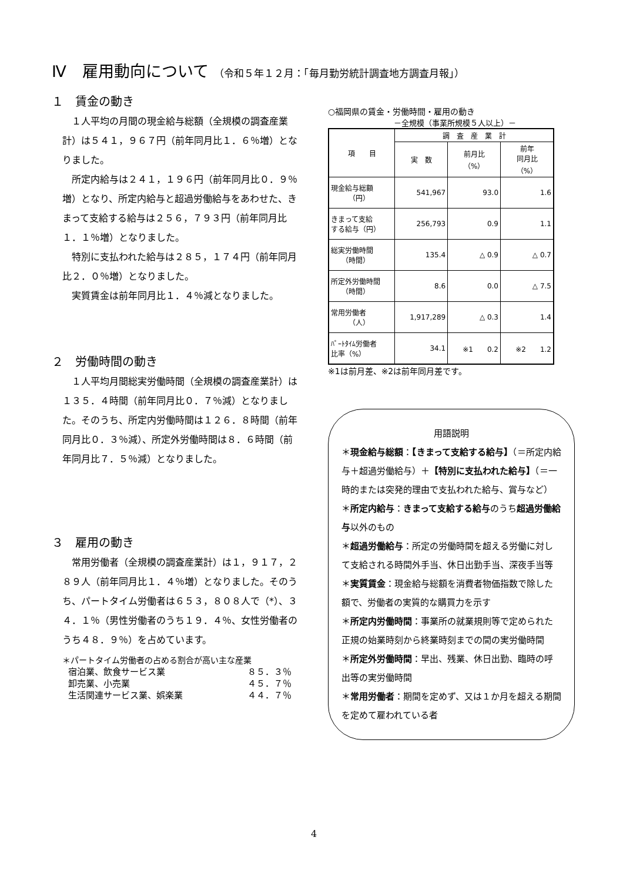Ⅳ　雇用動向について （令和５年１２月：「毎月勤労統計調査地方調査月報」）
１　賃金の動き
１人平均の月間の現金給与総額（全規模の調査産業計）は５４１，９６７円（前年同月比１．６％増）となりました。
所定内給与は２４１，１９６円（前年同月比０．９％増）となり、所定内給与と超過労働給与をあわせた、きまって支給する給与は２５６，７９３円（前年同月比１．１％増）となりました。
特別に支払われた給与は２８５，１７４円（前年同月比２．０％増）となりました。
実質賃金は前年同月比１．４％減となりました。
２　労働時間の動き
１人平均月間総実労働時間（全規模の調査産業計）は１３５．４時間（前年同月比０．７％減）となりました。そのうち、所定内労働時間は１２６．８時間（前年同月比０．３％減）、所定外労働時間は８．６時間（前年同月比７．５％減）となりました。
３　雇用の動き
常用労働者（全規模の調査産業計）は１，９１７，２８９人（前年同月比１．４％増）となりました。そのうち、パートタイム労働者は６５３，８０８人で（*）、３４．１％（男性労働者のうち１９．４％、女性労働者のうち４８．９％）を占めています。
＊パートタイム労働者の占める割合が高い主な産業
| 宿泊業、飲食サービス業 | ８５．３％ |
| 卸売業、小売業 | ４５．７％ |
| 生活関連サービス業、娯楽業 | ４４．７％ |
○福岡県の賃金・労働時間・雇用の動き
－全規模（事業所規模５人以上）－
| 項 目 | 調 査 産 業 計 | | |
| --- | --- | --- | --- |
| | 実 数 | 前月比 （%） | 前年 同月比 （%） |
| 現金給与総額 （円） | 541,967 | 93.0 | 1.6 |
| きまって支給 する給与（円） | 256,793 | 0.9 | 1.1 |
| 総実労働時間 （時間） | 135.4 | △ 0.9 | △ 0.7 |
| 所定外労働時間 （時間） | 8.6 | 0.0 | △ 7.5 |
| 常用労働者 （人） | 1,917,289 | △ 0.3 | 1.4 |
| ﾊﾟｰﾄﾀｲﾑ労働者 比率（%） | 34.1 | ※1 0.2 | ※2 1.2 |
※1は前月差、※2は前年同月差です。
用語説明
＊現金給与総額：【きまって支給する給与】（＝所定内給与＋超過労働給与）＋【特別に支払われた給与】（＝一時的または突発的理由で支払われた給与、賞与など）
＊所定内給与：きまって支給する給与のうち超過労働給与以外のもの
＊超過労働給与：所定の労働時間を超える労働に対して支給される時間外手当、休日出勤手当、深夜手当等
＊実質賃金：現金給与総額を消費者物価指数で除した額で、労働者の実質的な購買力を示す
＊所定内労働時間：事業所の就業規則等で定められた正規の始業時刻から終業時刻までの間の実労働時間
＊所定外労働時間：早出、残業、休日出勤、臨時の呼出等の実労働時間
＊常用労働者：期間を定めず、又は１か月を超える期間を定めて雇われている者
4